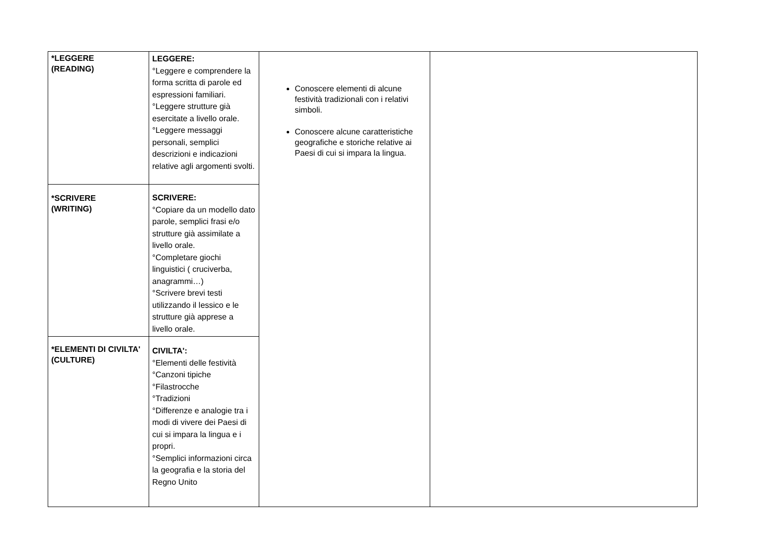| *LEGGERE (READING) | LEGGERE: °Leggere e comprendere la forma scritta di parole ed espressioni familiari. °Leggere strutture già esercitate a livello orale. °Leggere messaggi personali, semplici descrizioni e indicazioni relative agli argomenti svolti. | Conoscere elementi di alcune festività tradizionali con i relativi simboli. Conoscere alcune caratteristiche geografiche e storiche relative ai Paesi di cui si impara la lingua. | |
| *SCRIVERE (WRITING) | SCRIVERE: °Copiare da un modello dato parole, semplici frasi e/o strutture già assimilate a livello orale. °Completare giochi linguistici ( cruciverba, anagrammi…) °Scrivere brevi testi utilizzando il lessico e le strutture già apprese a livello orale. | | |
| *ELEMENTI DI CIVILTA' (CULTURE) | CIVILTA': °Elementi delle festività °Canzoni tipiche °Filastrocche °Tradizioni °Differenze e analogie tra i modi di vivere dei Paesi di cui si impara la lingua e i propri. °Semplici informazioni circa la geografia e la storia del Regno Unito | | |